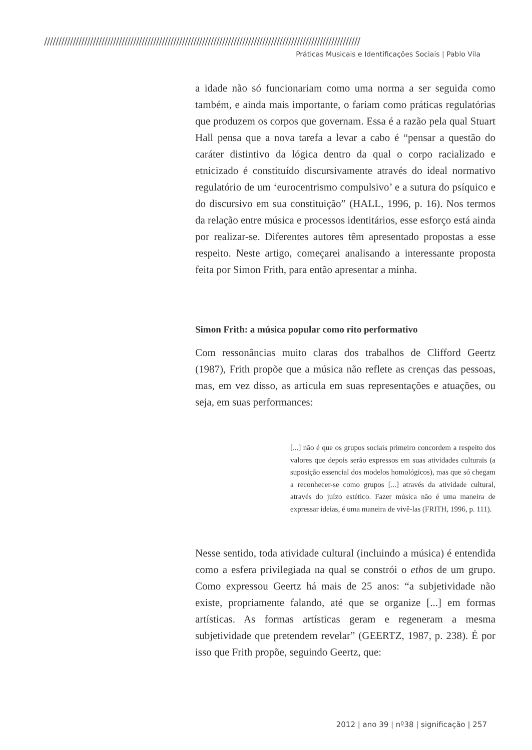//////////////////////////////////////////////////////////////////////////////////////////////////////////////
Práticas Musicais e Identificações Sociais | Pablo Vila
a idade não só funcionariam como uma norma a ser seguida como também, e ainda mais importante, o fariam como práticas regulatórias que produzem os corpos que governam. Essa é a razão pela qual Stuart Hall pensa que a nova tarefa a levar a cabo é “pensar a questão do caráter distintivo da lógica dentro da qual o corpo racializado e etnicizado é constituído discursivamente através do ideal normativo regulatório de um ‘eurocentrismo compulsivo’ e a sutura do psíquico e do discursivo em sua constituição” (HALL, 1996, p. 16). Nos termos da relação entre música e processos identitários, esse esforço está ainda por realizar-se. Diferentes autores têm apresentado propostas a esse respeito. Neste artigo, começarei analisando a interessante proposta feita por Simon Frith, para então apresentar a minha.
Simon Frith: a música popular como rito performativo
Com ressonâncias muito claras dos trabalhos de Clifford Geertz (1987), Frith propõe que a música não reflete as crenças das pessoas, mas, em vez disso, as articula em suas representações e atuações, ou seja, em suas performances:
[...] não é que os grupos sociais primeiro concordem a respeito dos valores que depois serão expressos em suas atividades culturais (a suposição essencial dos modelos homológicos), mas que só chegam a reconhecer-se como grupos [...] através da atividade cultural, através do juízo estético. Fazer música não é uma maneira de expressar ideias, é uma maneira de vivê-las (FRITH, 1996, p. 111).
Nesse sentido, toda atividade cultural (incluindo a música) é entendida como a esfera privilegiada na qual se constrói o ethos de um grupo. Como expressou Geertz há mais de 25 anos: “a subjetividade não existe, propriamente falando, até que se organize [...] em formas artísticas. As formas artísticas geram e regeneram a mesma subjetividade que pretendem revelar” (GEERTZ, 1987, p. 238). É por isso que Frith propõe, seguindo Geertz, que:
2012 | ano 39 | nº38 | significação | 257